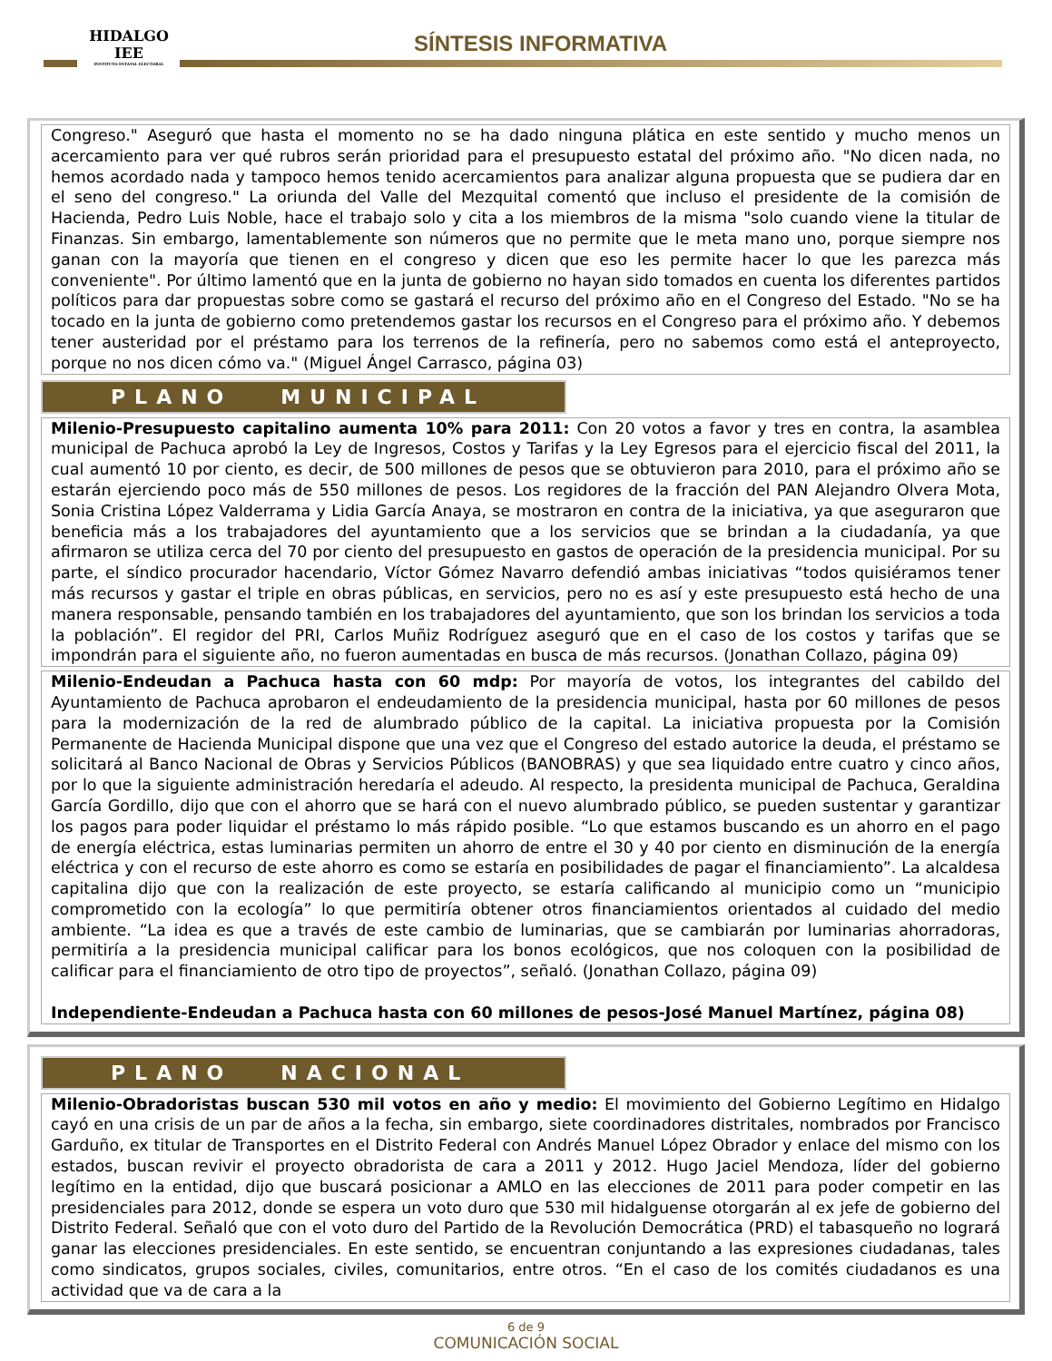HIDALGO
IEE
INSTITUTO ESTATAL ELECTORAL
SÍNTESIS INFORMATIVA
Congreso." Aseguró que hasta el momento no se ha dado ninguna plática en este sentido y mucho menos un acercamiento para ver qué rubros serán prioridad para el presupuesto estatal del próximo año. "No dicen nada, no hemos acordado nada y tampoco hemos tenido acercamientos para analizar alguna propuesta que se pudiera dar en el seno del congreso." La oriunda del Valle del Mezquital comentó que incluso el presidente de la comisión de Hacienda, Pedro Luis Noble, hace el trabajo solo y cita a los miembros de la misma "solo cuando viene la titular de Finanzas. Sin embargo, lamentablemente son números que no permite que le meta mano uno, porque siempre nos ganan con la mayoría que tienen en el congreso y dicen que eso les permite hacer lo que les parezca más conveniente". Por último lamentó que en la junta de gobierno no hayan sido tomados en cuenta los diferentes partidos políticos para dar propuestas sobre como se gastará el recurso del próximo año en el Congreso del Estado. "No se ha tocado en la junta de gobierno como pretendemos gastar los recursos en el Congreso para el próximo año. Y debemos tener austeridad por el préstamo para los terrenos de la refinería, pero no sabemos como está el anteproyecto, porque no nos dicen cómo va." (Miguel Ángel Carrasco, página 03)
PLANO MUNICIPAL
Milenio-Presupuesto capitalino aumenta 10% para 2011: Con 20 votos a favor y tres en contra, la asamblea municipal de Pachuca aprobó la Ley de Ingresos, Costos y Tarifas y la Ley Egresos para el ejercicio fiscal del 2011, la cual aumentó 10 por ciento, es decir, de 500 millones de pesos que se obtuvieron para 2010, para el próximo año se estarán ejerciendo poco más de 550 millones de pesos. Los regidores de la fracción del PAN Alejandro Olvera Mota, Sonia Cristina López Valderrama y Lidia García Anaya, se mostraron en contra de la iniciativa, ya que aseguraron que beneficia más a los trabajadores del ayuntamiento que a los servicios que se brindan a la ciudadanía, ya que afirmaron se utiliza cerca del 70 por ciento del presupuesto en gastos de operación de la presidencia municipal. Por su parte, el síndico procurador hacendario, Víctor Gómez Navarro defendió ambas iniciativas “todos quisiéramos tener más recursos y gastar el triple en obras públicas, en servicios, pero no es así y este presupuesto está hecho de una manera responsable, pensando también en los trabajadores del ayuntamiento, que son los brindan los servicios a toda la población”. El regidor del PRI, Carlos Muñiz Rodríguez aseguró que en el caso de los costos y tarifas que se impondrán para el siguiente año, no fueron aumentadas en busca de más recursos. (Jonathan Collazo, página 09)
Milenio-Endeudan a Pachuca hasta con 60 mdp: Por mayoría de votos, los integrantes del cabildo del Ayuntamiento de Pachuca aprobaron el endeudamiento de la presidencia municipal, hasta por 60 millones de pesos para la modernización de la red de alumbrado público de la capital. La iniciativa propuesta por la Comisión Permanente de Hacienda Municipal dispone que una vez que el Congreso del estado autorice la deuda, el préstamo se solicitará al Banco Nacional de Obras y Servicios Públicos (BANOBRAS) y que sea liquidado entre cuatro y cinco años, por lo que la siguiente administración heredaría el adeudo. Al respecto, la presidenta municipal de Pachuca, Geraldina García Gordillo, dijo que con el ahorro que se hará con el nuevo alumbrado público, se pueden sustentar y garantizar los pagos para poder liquidar el préstamo lo más rápido posible. “Lo que estamos buscando es un ahorro en el pago de energía eléctrica, estas luminarias permiten un ahorro de entre el 30 y 40 por ciento en disminución de la energía eléctrica y con el recurso de este ahorro es como se estaría en posibilidades de pagar el financiamiento”. La alcaldesa capitalina dijo que con la realización de este proyecto, se estaría calificando al municipio como un “municipio comprometido con la ecología” lo que permitiría obtener otros financiamientos orientados al cuidado del medio ambiente. “La idea es que a través de este cambio de luminarias, que se cambiarán por luminarias ahorradoras, permitiría a la presidencia municipal calificar para los bonos ecológicos, que nos coloquen con la posibilidad de calificar para el financiamiento de otro tipo de proyectos”, señaló. (Jonathan Collazo, página 09)
Independiente-Endeudan a Pachuca hasta con 60 millones de pesos-José Manuel Martínez, página 08)
PLANO NACIONAL
Milenio-Obradoristas buscan 530 mil votos en año y medio: El movimiento del Gobierno Legítimo en Hidalgo cayó en una crisis de un par de años a la fecha, sin embargo, siete coordinadores distritales, nombrados por Francisco Garduño, ex titular de Transportes en el Distrito Federal con Andrés Manuel López Obrador y enlace del mismo con los estados, buscan revivir el proyecto obradorista de cara a 2011 y 2012. Hugo Jaciel Mendoza, líder del gobierno legítimo en la entidad, dijo que buscará posicionar a AMLO en las elecciones de 2011 para poder competir en las presidenciales para 2012, donde se espera un voto duro que 530 mil hidalguense otorgarán al ex jefe de gobierno del Distrito Federal. Señaló que con el voto duro del Partido de la Revolución Democrática (PRD) el tabasqueño no logrará ganar las elecciones presidenciales. En este sentido, se encuentran conjuntando a las expresiones ciudadanas, tales como sindicatos, grupos sociales, civiles, comunitarios, entre otros. “En el caso de los comités ciudadanos es una actividad que va de cara a la
6 de 9
COMUNICACIÓN SOCIAL